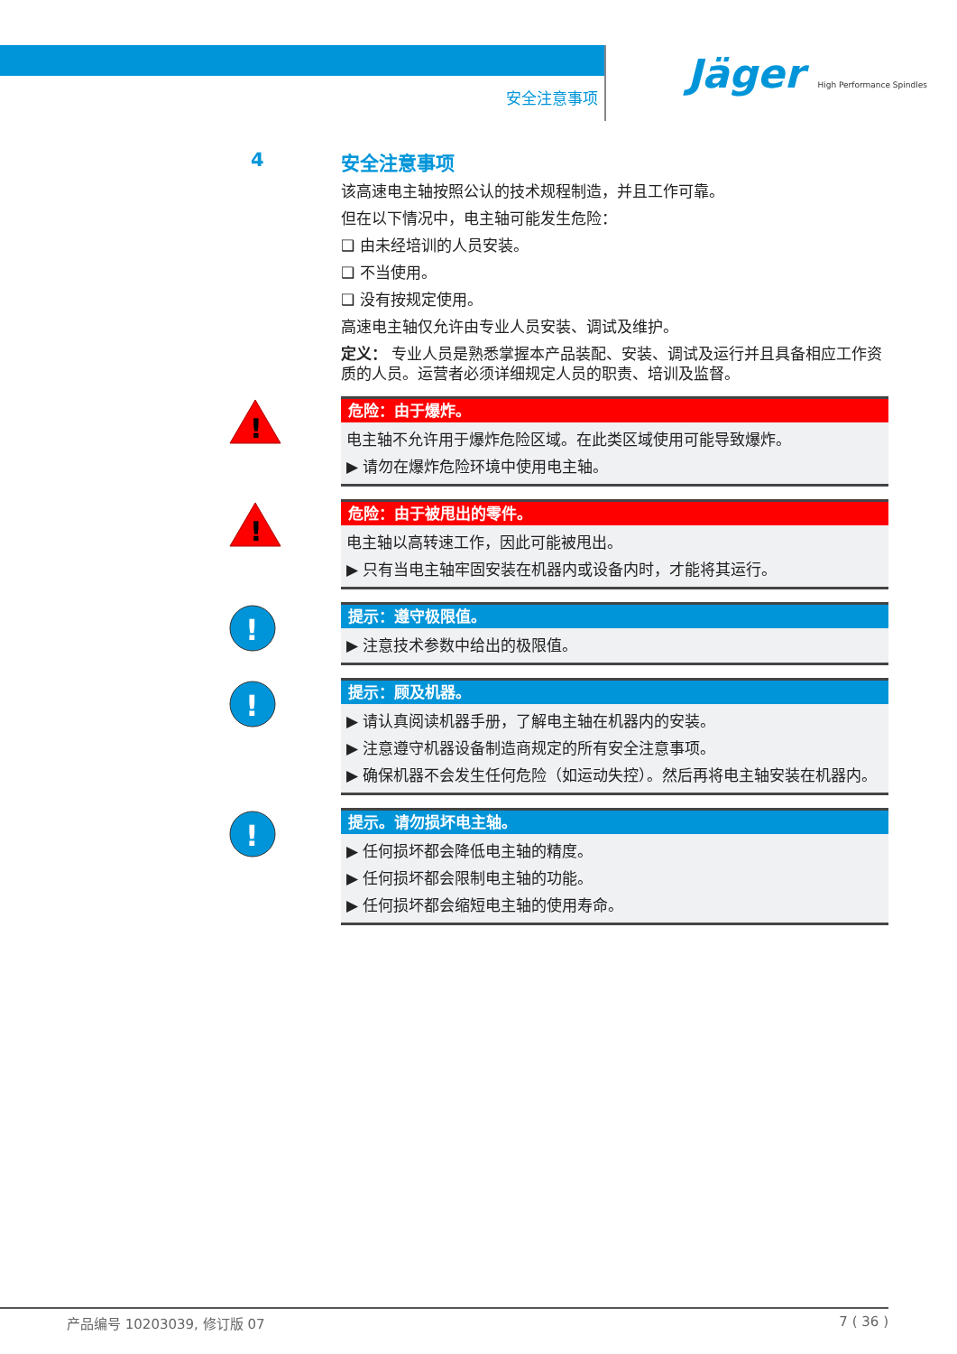安全注意事项
Jäger High Performance Spindles
4
安全注意事项
该高速电主轴按照公认的技术规程制造，并且工作可靠。
但在以下情况中，电主轴可能发生危险：
❑ 由未经培训的人员安装。
❑ 不当使用。
❑ 没有按规定使用。
高速电主轴仅允许由专业人员安装、调试及维护。
定义： 专业人员是熟悉掌握本产品装配、安装、调试及运行并且具备相应工作资质的人员。运营者必须详细规定人员的职责、培训及监督。
!
危险：由于爆炸。
电主轴不允许用于爆炸危险区域。在此类区域使用可能导致爆炸。
▶ 请勿在爆炸危险环境中使用电主轴。
!
危险：由于被甩出的零件。
电主轴以高转速工作，因此可能被甩出。
▶ 只有当电主轴牢固安装在机器内或设备内时，才能将其运行。
!
提示：遵守极限值。
▶ 注意技术参数中给出的极限值。
!
提示：顾及机器。
▶ 请认真阅读机器手册，了解电主轴在机器内的安装。
▶ 注意遵守机器设备制造商规定的所有安全注意事项。
▶ 确保机器不会发生任何危险（如运动失控）。然后再将电主轴安装在机器内。
!
提示。请勿损坏电主轴。
▶ 任何损坏都会降低电主轴的精度。
▶ 任何损坏都会限制电主轴的功能。
▶ 任何损坏都会缩短电主轴的使用寿命。
产品编号 10203039, 修订版 07 7 ( 36 )